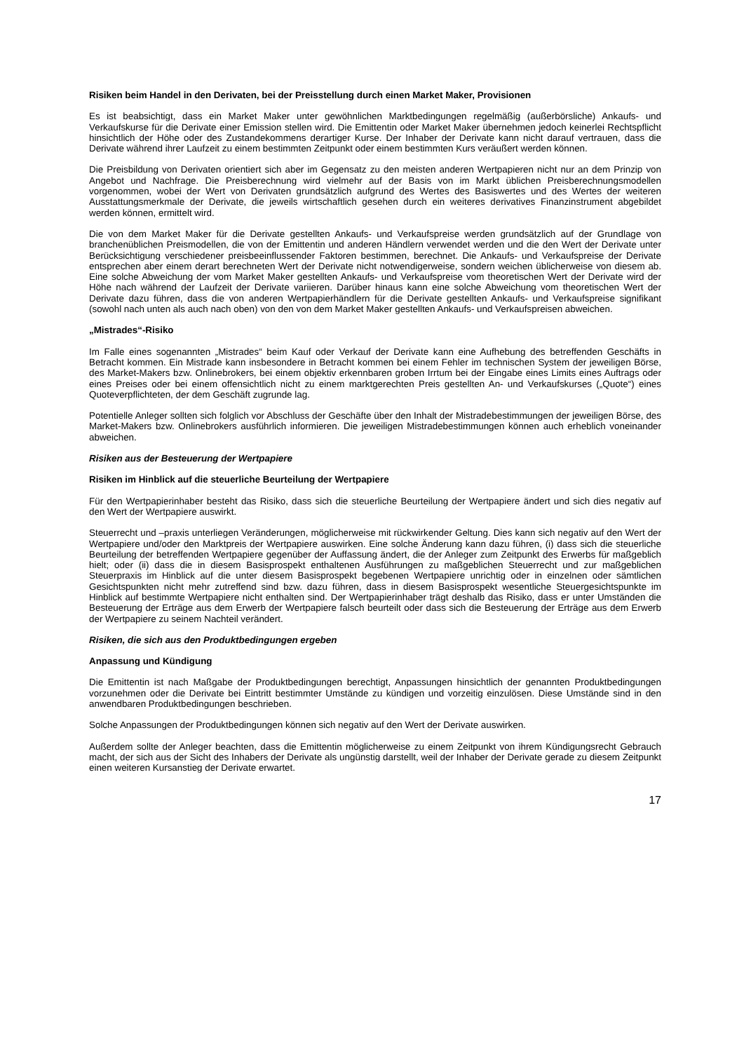Risiken beim Handel in den Derivaten, bei der Preisstellung durch einen Market Maker, Provisionen
Es ist beabsichtigt, dass ein Market Maker unter gewöhnlichen Marktbedingungen regelmäßig (außerbörsliche) Ankaufs- und Verkaufskurse für die Derivate einer Emission stellen wird. Die Emittentin oder Market Maker übernehmen jedoch keinerlei Rechtspflicht hinsichtlich der Höhe oder des Zustandekommens derartiger Kurse. Der Inhaber der Derivate kann nicht darauf vertrauen, dass die Derivate während ihrer Laufzeit zu einem bestimmten Zeitpunkt oder einem bestimmten Kurs veräußert werden können.
Die Preisbildung von Derivaten orientiert sich aber im Gegensatz zu den meisten anderen Wertpapieren nicht nur an dem Prinzip von Angebot und Nachfrage. Die Preisberechnung wird vielmehr auf der Basis von im Markt üblichen Preisberechnungsmodellen vorgenommen, wobei der Wert von Derivaten grundsätzlich aufgrund des Wertes des Basiswertes und des Wertes der weiteren Ausstattungsmerkmale der Derivate, die jeweils wirtschaftlich gesehen durch ein weiteres derivatives Finanzinstrument abgebildet werden können, ermittelt wird.
Die von dem Market Maker für die Derivate gestellten Ankaufs- und Verkaufspreise werden grundsätzlich auf der Grundlage von branchenüblichen Preismodellen, die von der Emittentin und anderen Händlern verwendet werden und die den Wert der Derivate unter Berücksichtigung verschiedener preisbeeinflussender Faktoren bestimmen, berechnet. Die Ankaufs- und Verkaufspreise der Derivate entsprechen aber einem derart berechneten Wert der Derivate nicht notwendigerweise, sondern weichen üblicherweise von diesem ab. Eine solche Abweichung der vom Market Maker gestellten Ankaufs- und Verkaufspreise vom theoretischen Wert der Derivate wird der Höhe nach während der Laufzeit der Derivate variieren. Darüber hinaus kann eine solche Abweichung vom theoretischen Wert der Derivate dazu führen, dass die von anderen Wertpapierhändlern für die Derivate gestellten Ankaufs- und Verkaufspreise signifikant (sowohl nach unten als auch nach oben) von den von dem Market Maker gestellten Ankaufs- und Verkaufspreisen abweichen.
„Mistrades“-Risiko
Im Falle eines sogenannten „Mistrades“ beim Kauf oder Verkauf der Derivate kann eine Aufhebung des betreffenden Geschäfts in Betracht kommen. Ein Mistrade kann insbesondere in Betracht kommen bei einem Fehler im technischen System der jeweiligen Börse, des Market-Makers bzw. Onlinebrokers, bei einem objektiv erkennbaren groben Irrtum bei der Eingabe eines Limits eines Auftrags oder eines Preises oder bei einem offensichtlich nicht zu einem marktgerechten Preis gestellten An- und Verkaufskurses („Quote“) eines Quoteverpflichteten, der dem Geschäft zugrunde lag.
Potentielle Anleger sollten sich folglich vor Abschluss der Geschäfte über den Inhalt der Mistradebestimmungen der jeweiligen Börse, des Market-Makers bzw. Onlinebrokers ausführlich informieren. Die jeweiligen Mistradebestimmungen können auch erheblich voneinander abweichen.
Risiken aus der Besteuerung der Wertpapiere
Risiken im Hinblick auf die steuerliche Beurteilung der Wertpapiere
Für den Wertpapierinhaber besteht das Risiko, dass sich die steuerliche Beurteilung der Wertpapiere ändert und sich dies negativ auf den Wert der Wertpapiere auswirkt.
Steuerrecht und –praxis unterliegen Veränderungen, möglicherweise mit rückwirkender Geltung. Dies kann sich negativ auf den Wert der Wertpapiere und/oder den Marktpreis der Wertpapiere auswirken. Eine solche Änderung kann dazu führen, (i) dass sich die steuerliche Beurteilung der betreffenden Wertpapiere gegenüber der Auffassung ändert, die der Anleger zum Zeitpunkt des Erwerbs für maßgeblich hielt; oder (ii) dass die in diesem Basisprospekt enthaltenen Ausführungen zu maßgeblichen Steuerrecht und zur maßgeblichen Steuerpraxis im Hinblick auf die unter diesem Basisprospekt begebenen Wertpapiere unrichtig oder in einzelnen oder sämtlichen Gesichtspunkten nicht mehr zutreffend sind bzw. dazu führen, dass in diesem Basisprospekt wesentliche Steuergesichtspunkte im Hinblick auf bestimmte Wertpapiere nicht enthalten sind. Der Wertpapierinhaber trägt deshalb das Risiko, dass er unter Umständen die Besteuerung der Erträge aus dem Erwerb der Wertpapiere falsch beurteilt oder dass sich die Besteuerung der Erträge aus dem Erwerb der Wertpapiere zu seinem Nachteil verändert.
Risiken, die sich aus den Produktbedingungen ergeben
Anpassung und Kündigung
Die Emittentin ist nach Maßgabe der Produktbedingungen berechtigt, Anpassungen hinsichtlich der genannten Produktbedingungen vorzunehmen oder die Derivate bei Eintritt bestimmter Umstände zu kündigen und vorzeitig einzulösen. Diese Umstände sind in den anwendbaren Produktbedingungen beschrieben.
Solche Anpassungen der Produktbedingungen können sich negativ auf den Wert der Derivate auswirken.
Außerdem sollte der Anleger beachten, dass die Emittentin möglicherweise zu einem Zeitpunkt von ihrem Kündigungsrecht Gebrauch macht, der sich aus der Sicht des Inhabers der Derivate als ungünstig darstellt, weil der Inhaber der Derivate gerade zu diesem Zeitpunkt einen weiteren Kursanstieg der Derivate erwartet.
17